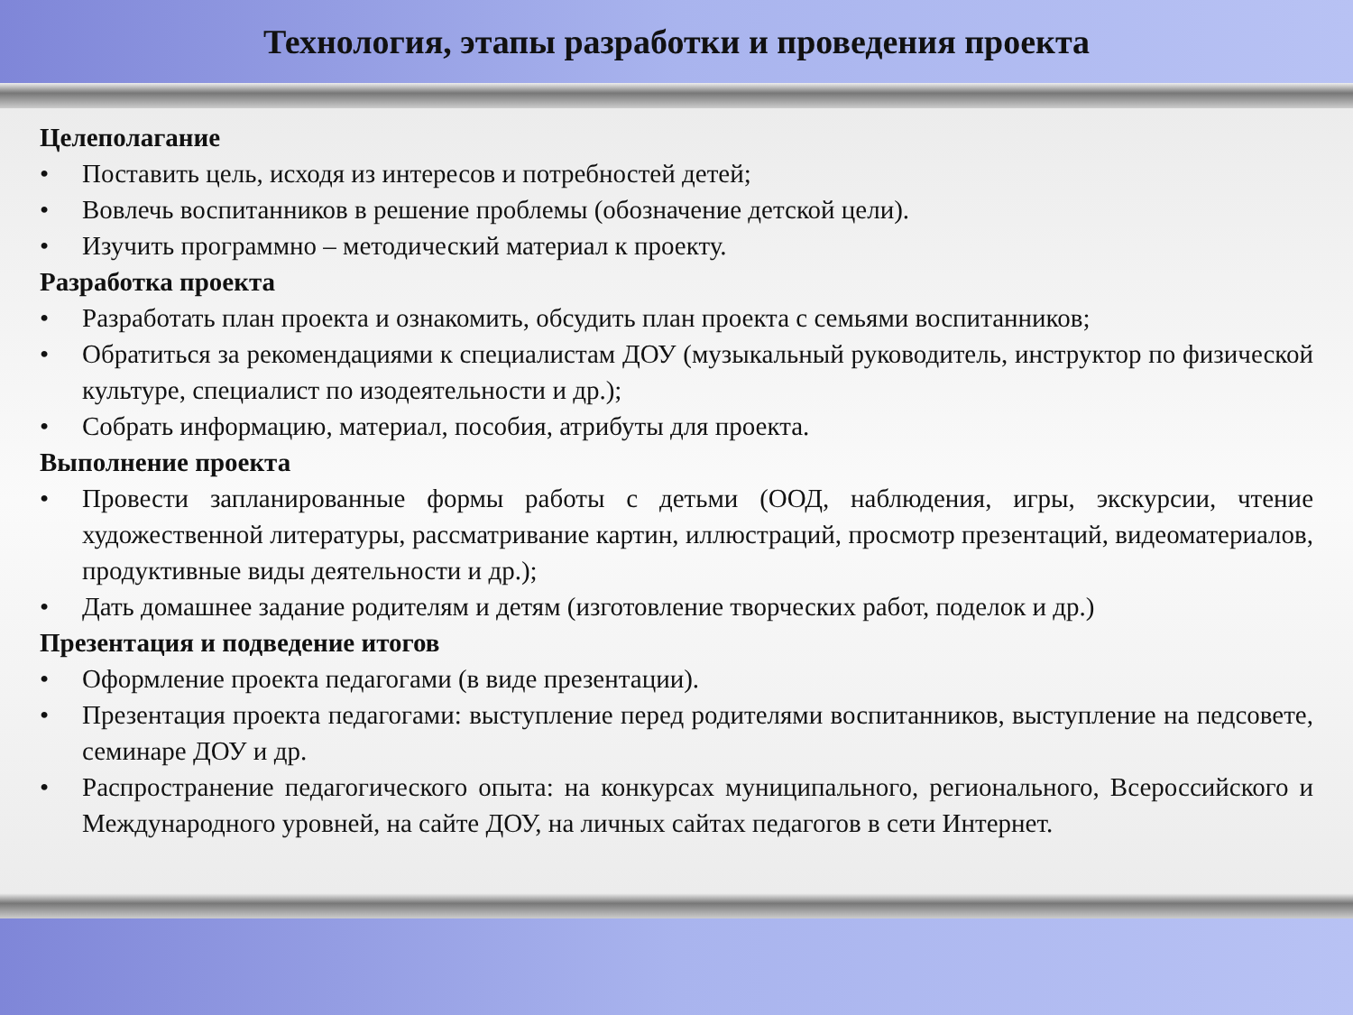Технология, этапы разработки и проведения проекта
Целеполагание
• Поставить цель, исходя из интересов и потребностей детей;
• Вовлечь воспитанников в решение проблемы (обозначение детской цели).
• Изучить программно – методический материал к проекту.
Разработка проекта
• Разработать план проекта и ознакомить, обсудить план проекта с семьями воспитанников;
• Обратиться за рекомендациями к специалистам ДОУ (музыкальный руководитель, инструктор по физической культуре, специалист по изодеятельности и др.);
• Собрать информацию, материал, пособия, атрибуты для проекта.
Выполнение проекта
• Провести запланированные формы работы с детьми (ООД, наблюдения, игры, экскурсии, чтение художественной литературы, рассматривание картин, иллюстраций, просмотр презентаций, видеоматериалов, продуктивные виды деятельности и др.);
• Дать домашнее задание родителям и детям (изготовление творческих работ, поделок и др.)
Презентация и подведение итогов
• Оформление проекта педагогами (в виде презентации).
• Презентация проекта педагогами: выступление перед родителями воспитанников, выступление на педсовете, семинаре ДОУ и др.
• Распространение педагогического опыта: на конкурсах муниципального, регионального, Всероссийского и Международного уровней, на сайте ДОУ, на личных сайтах педагогов в сети Интернет.